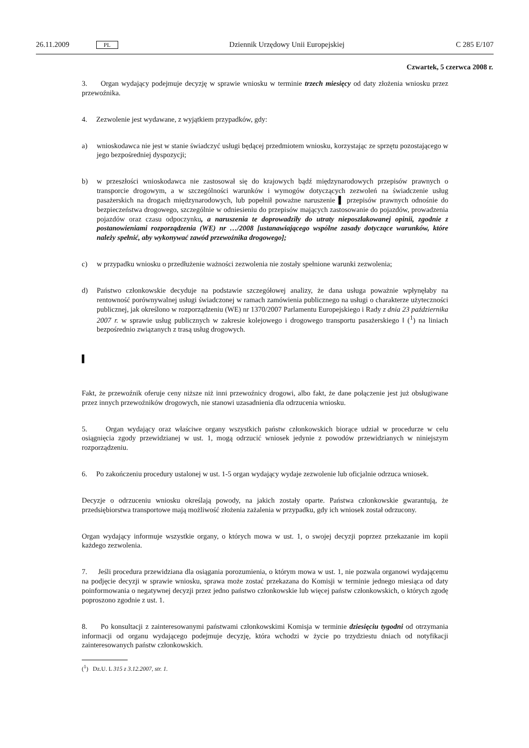26.11.2009 PL Dziennik Urzędowy Unii Europejskiej C 285 E/107
Czwartek, 5 czerwca 2008 r.
3. Organ wydający podejmuje decyzję w sprawie wniosku w terminie trzech miesięcy od daty złożenia wniosku przez przewoźnika.
4. Zezwolenie jest wydawane, z wyjątkiem przypadków, gdy:
a) wnioskodawca nie jest w stanie świadczyć usługi będącej przedmiotem wniosku, korzystając ze sprzętu pozostającego w jego bezpośredniej dyspozycji;
b) w przeszłości wnioskodawca nie zastosował się do krajowych bądź międzynarodowych przepisów prawnych o transporcie drogowym, a w szczególności warunków i wymogów dotyczących zezwoleń na świadczenie usług pasażerskich na drogach międzynarodowych, lub popełnił poważne naruszenie ▌ przepisów prawnych odnośnie do bezpieczeństwa drogowego, szczególnie w odniesieniu do przepisów mających zastosowanie do pojazdów, prowadzenia pojazdów oraz czasu odpoczynku, a naruszenia te doprowadziły do utraty nieposzlakowanej opinii, zgodnie z postanowieniami rozporządzenia (WE) nr …/2008 [ustanawiającego wspólne zasady dotyczące warunków, które należy spełnić, aby wykonywać zawód przewoźnika drogowego];
c) w przypadku wniosku o przedłużenie ważności zezwolenia nie zostały spełnione warunki zezwolenia;
d) Państwo członkowskie decyduje na podstawie szczegółowej analizy, że dana usługa poważnie wpłynęłaby na rentowność porównywalnej usługi świadczonej w ramach zamówienia publicznego na usługi o charakterze użyteczności publicznej, jak określono w rozporządzeniu (WE) nr 1370/2007 Parlamentu Europejskiego i Rady z dnia 23 października 2007 r. w sprawie usług publicznych w zakresie kolejowego i drogowego transportu pasażerskiego ‖ (<sup>1</sup>) na liniach bezpośrednio związanych z trasą usług drogowych.
▌
Fakt, że przewoźnik oferuje ceny niższe niż inni przewoźnicy drogowi, albo fakt, że dane połączenie jest już obsługiwane przez innych przewoźników drogowych, nie stanowi uzasadnienia dla odrzucenia wniosku.
5. Organ wydający oraz właściwe organy wszystkich państw członkowskich biorące udział w procedurze w celu osiągnięcia zgody przewidzianej w ust. 1, mogą odrzucić wniosek jedynie z powodów przewidzianych w niniejszym rozporządzeniu.
6. Po zakończeniu procedury ustalonej w ust. 1-5 organ wydający wydaje zezwolenie lub oficjalnie odrzuca wniosek.
Decyzje o odrzuceniu wniosku określają powody, na jakich zostały oparte. Państwa członkowskie gwarantują, że przedsiębiorstwa transportowe mają możliwość złożenia zażalenia w przypadku, gdy ich wniosek został odrzucony.
Organ wydający informuje wszystkie organy, o których mowa w ust. 1, o swojej decyzji poprzez przekazanie im kopii każdego zezwolenia.
7. Jeśli procedura przewidziana dla osiągania porozumienia, o którym mowa w ust. 1, nie pozwala organowi wydającemu na podjęcie decyzji w sprawie wniosku, sprawa może zostać przekazana do Komisji w terminie jednego miesiąca od daty poinformowania o negatywnej decyzji przez jedno państwo członkowskie lub więcej państw członkowskich, o których zgodę poproszono zgodnie z ust. 1.
8. Po konsultacji z zainteresowanymi państwami członkowskimi Komisja w terminie dziesięciu tygodni od otrzymania informacji od organu wydającego podejmuje decyzję, która wchodzi w życie po trzydziestu dniach od notyfikacji zainteresowanych państw członkowskich.
(<sup>1</sup>) Dz.U. L 315 z 3.12.2007, str. 1.